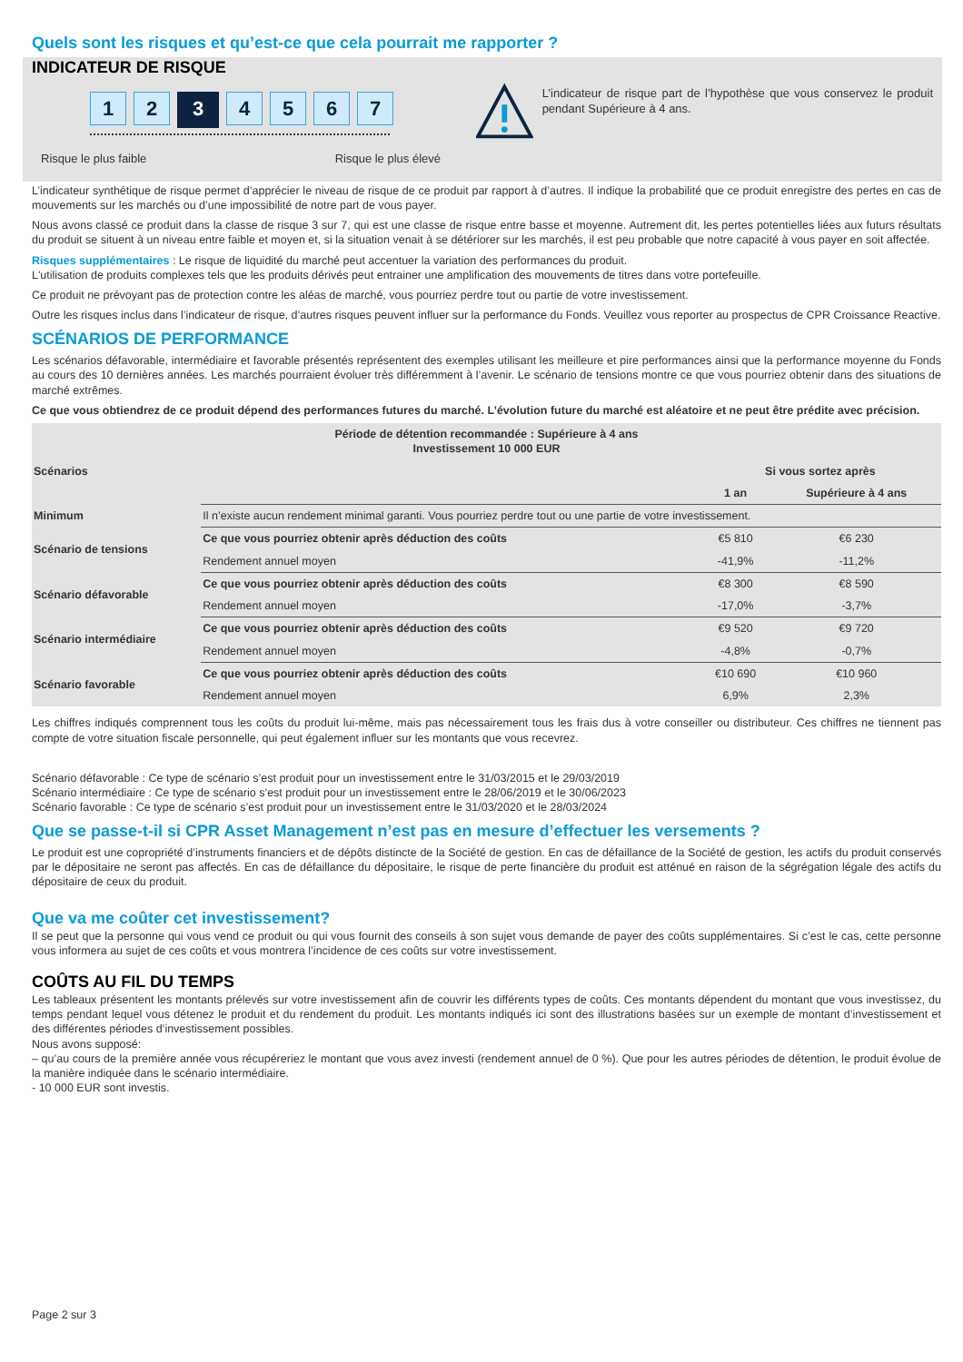Quels sont les risques et qu’est-ce que cela pourrait me rapporter ?
INDICATEUR DE RISQUE
1 2
3
4 5 6 7
Risque le plus faible Risque le plus élevé
L’indicateur de risque part de l’hypothèse que vous conservez le produit pendant Supérieure à 4 ans.
L’indicateur synthétique de risque permet d’apprécier le niveau de risque de ce produit par rapport à d’autres. Il indique la probabilité que ce produit enregistre des pertes en cas de mouvements sur les marchés ou d’une impossibilité de notre part de vous payer.
Nous avons classé ce produit dans la classe de risque 3 sur 7, qui est une classe de risque entre basse et moyenne. Autrement dit, les pertes potentielles liées aux futurs résultats du produit se situent à un niveau entre faible et moyen et, si la situation venait à se détériorer sur les marchés, il est peu probable que notre capacité à vous payer en soit affectée.
Risques supplémentaires : Le risque de liquidité du marché peut accentuer la variation des performances du produit.
L'utilisation de produits complexes tels que les produits dérivés peut entrainer une amplification des mouvements de titres dans votre portefeuille.
Ce produit ne prévoyant pas de protection contre les aléas de marché, vous pourriez perdre tout ou partie de votre investissement.
Outre les risques inclus dans l’indicateur de risque, d’autres risques peuvent influer sur la performance du Fonds. Veuillez vous reporter au prospectus de CPR Croissance Reactive.
SCÉNARIOS DE PERFORMANCE
Les scénarios défavorable, intermédiaire et favorable présentés représentent des exemples utilisant les meilleure et pire performances ainsi que la performance moyenne du Fonds au cours des 10 dernières années. Les marchés pourraient évoluer très différemment à l’avenir. Le scénario de tensions montre ce que vous pourriez obtenir dans des situations de marché extrêmes.
Ce que vous obtiendrez de ce produit dépend des performances futures du marché. L’évolution future du marché est aléatoire et ne peut être prédite avec précision.
| Période de détention recommandée : Supérieure à 4 ans Investissement 10 000 EUR | | | |
| --- | --- | --- | --- |
| Scénarios | | Si vous sortez après | |
| | | 1 an | Supérieure à 4 ans |
| Minimum | Il n’existe aucun rendement minimal garanti. Vous pourriez perdre tout ou une partie de votre investissement. | | |
| Scénario de tensions | Ce que vous pourriez obtenir après déduction des coûts | €5 810 | €6 230 |
| | Rendement annuel moyen | -41,9% | -11,2% |
| Scénario défavorable | Ce que vous pourriez obtenir après déduction des coûts | €8 300 | €8 590 |
| | Rendement annuel moyen | -17,0% | -3,7% |
| Scénario intermédiaire | Ce que vous pourriez obtenir après déduction des coûts | €9 520 | €9 720 |
| | Rendement annuel moyen | -4,8% | -0,7% |
| Scénario favorable | Ce que vous pourriez obtenir après déduction des coûts | €10 690 | €10 960 |
| | Rendement annuel moyen | 6,9% | 2,3% |
Les chiffres indiqués comprennent tous les coûts du produit lui-même, mais pas nécessairement tous les frais dus à votre conseiller ou distributeur. Ces chiffres ne tiennent pas compte de votre situation fiscale personnelle, qui peut également influer sur les montants que vous recevrez.
Scénario défavorable : Ce type de scénario s’est produit pour un investissement entre le 31/03/2015 et le 29/03/2019
Scénario intermédiaire : Ce type de scénario s’est produit pour un investissement entre le 28/06/2019 et le 30/06/2023
Scénario favorable : Ce type de scénario s’est produit pour un investissement entre le 31/03/2020 et le 28/03/2024
Que se passe-t-il si CPR Asset Management n’est pas en mesure d’effectuer les versements ?
Le produit est une copropriété d’instruments financiers et de dépôts distincte de la Société de gestion. En cas de défaillance de la Société de gestion, les actifs du produit conservés par le dépositaire ne seront pas affectés. En cas de défaillance du dépositaire, le risque de perte financière du produit est atténué en raison de la ségrégation légale des actifs du dépositaire de ceux du produit.
Que va me coûter cet investissement?
Il se peut que la personne qui vous vend ce produit ou qui vous fournit des conseils à son sujet vous demande de payer des coûts supplémentaires. Si c’est le cas, cette personne vous informera au sujet de ces coûts et vous montrera l’incidence de ces coûts sur votre investissement.
COÛTS AU FIL DU TEMPS
Les tableaux présentent les montants prélevés sur votre investissement afin de couvrir les différents types de coûts. Ces montants dépendent du montant que vous investissez, du temps pendant lequel vous détenez le produit et du rendement du produit. Les montants indiqués ici sont des illustrations basées sur un exemple de montant d’investissement et des différentes périodes d’investissement possibles.
Nous avons supposé:
– qu’au cours de la première année vous récupéreriez le montant que vous avez investi (rendement annuel de 0 %). Que pour les autres périodes de détention, le produit évolue de la manière indiquée dans le scénario intermédiaire.
- 10 000 EUR sont investis.
Page 2 sur 3